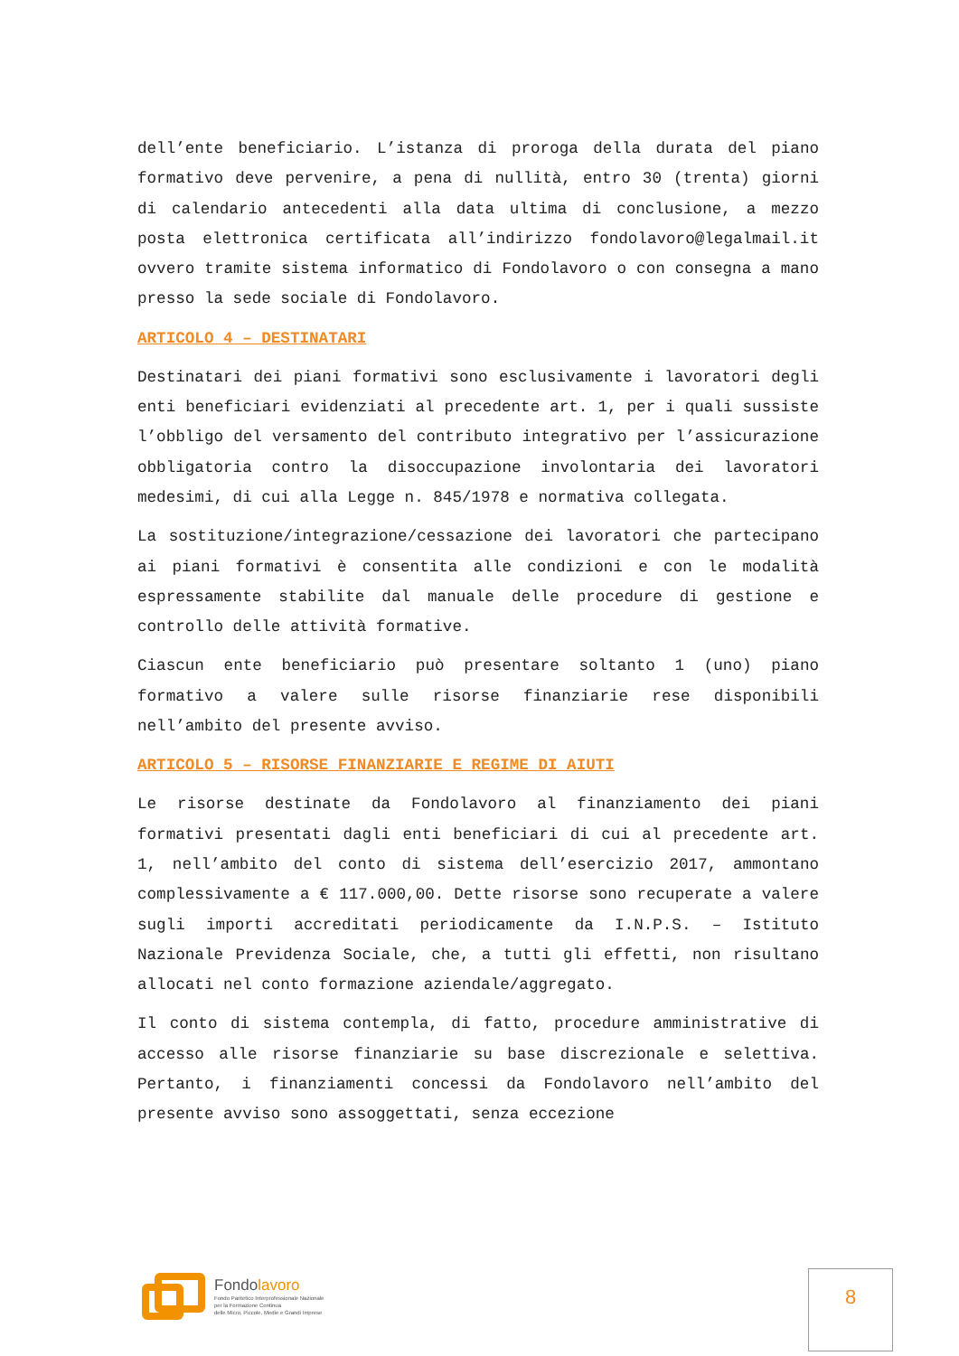dell’ente beneficiario. L’istanza di proroga della durata del piano formativo deve pervenire, a pena di nullità, entro 30 (trenta) giorni di calendario antecedenti alla data ultima di conclusione, a mezzo posta elettronica certificata all’indirizzo fondolavoro@legalmail.it ovvero tramite sistema informatico di Fondolavoro o con consegna a mano presso la sede sociale di Fondolavoro.
ARTICOLO 4 – DESTINATARI
Destinatari dei piani formativi sono esclusivamente i lavoratori degli enti beneficiari evidenziati al precedente art. 1, per i quali sussiste l’obbligo del versamento del contributo integrativo per l’assicurazione obbligatoria contro la disoccupazione involontaria dei lavoratori medesimi, di cui alla Legge n. 845/1978 e normativa collegata.
La sostituzione/integrazione/cessazione dei lavoratori che partecipano ai piani formativi è consentita alle condizioni e con le modalità espressamente stabilite dal manuale delle procedure di gestione e controllo delle attività formative.
Ciascun ente beneficiario può presentare soltanto 1 (uno) piano formativo a valere sulle risorse finanziarie rese disponibili nell’ambito del presente avviso.
ARTICOLO 5 – RISORSE FINANZIARIE E REGIME DI AIUTI
Le risorse destinate da Fondolavoro al finanziamento dei piani formativi presentati dagli enti beneficiari di cui al precedente art. 1, nell’ambito del conto di sistema dell’esercizio 2017, ammontano complessivamente a € 117.000,00. Dette risorse sono recuperate a valere sugli importi accreditati periodicamente da I.N.P.S. – Istituto Nazionale Previdenza Sociale, che, a tutti gli effetti, non risultano allocati nel conto formazione aziendale/aggregato.
Il conto di sistema contempla, di fatto, procedure amministrative di accesso alle risorse finanziarie su base discrezionale e selettiva. Pertanto, i finanziamenti concessi da Fondolavoro nell’ambito del presente avviso sono assoggettati, senza eccezione
Fondolavoro
Fondo Paritetico Interprofessionale Nazionale
per la Formazione Continua
delle Micro, Piccole, Medie e Grandi Imprese
8